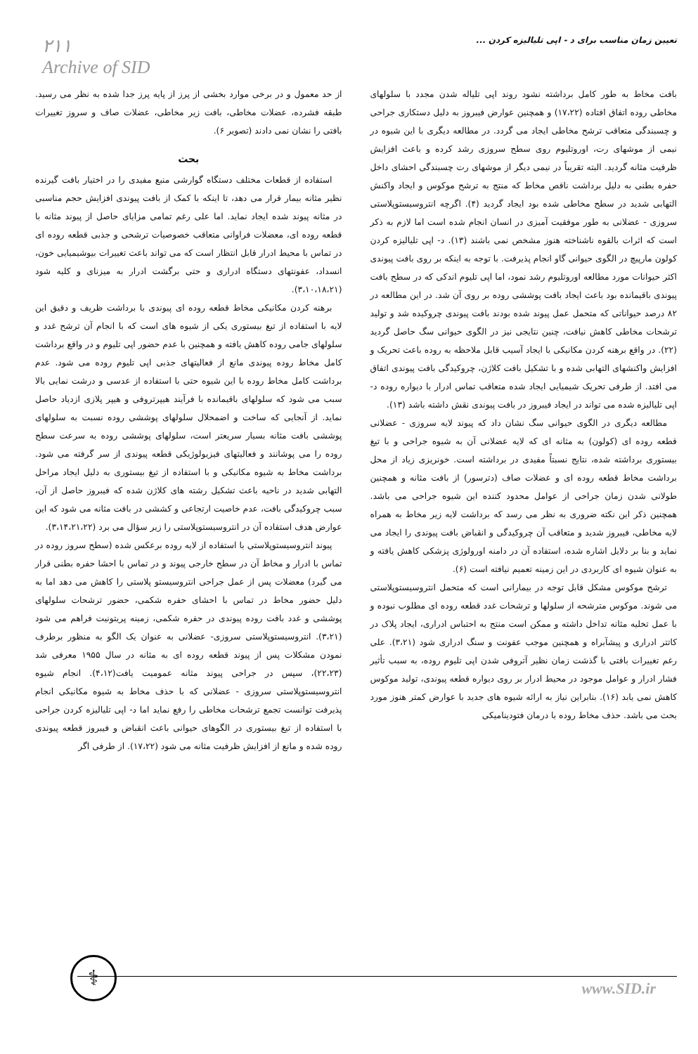۲۱۱
Archive of SID
تعیین زمان مناسب برای د - اپی تلیالیزه کردن ...
از حد معمول و در برخی موارد بخشی از پرز از پایه پرز جدا شده به نظر می رسید. طبقه فشرده، عضلات مخاطی، بافت زیر مخاطی، عضلات صاف و سروز تغییرات بافتی را نشان نمی دادند (تصویر ۶).
بحث
استفاده از قطعات مختلف دستگاه گوارشی منبع مفیدی را در اختیار بافت گیرنده نظیر مثانه بیمار قرار می دهد، تا اینکه با کمک از بافت پیوندی افزایش حجم مناسبی در مثانه پیوند شده ایجاد نماید. اما علی رغم تمامی مزایای حاصل از پیوند مثانه با قطعه روده ای، معضلات فراوانی متعاقب خصوصیات ترشحی و جذبی قطعه روده ای در تماس با محیط ادرار قابل انتظار است که می تواند باعث تغییرات بیوشیمیایی خون، انسداد، عفونتهای دستگاه ادراری و حتی برگشت ادرار به میزنای و کلیه شود (۳،۱۰،۱۸،۲۱).
برهنه کردن مکانیکی مخاط قطعه روده ای پیوندی با برداشت ظریف و دقیق این لایه با استفاده از تیغ بیستوری یکی از شیوه های است که با انجام آن ترشح غدد و سلولهای جامی روده کاهش یافته و همچنین با عدم حضور اپی تلیوم و در واقع برداشت کامل مخاط روده پیوندی مانع از فعالیتهای جذبی اپی تلیوم روده می شود. عدم برداشت کامل مخاط روده با این شیوه حتی با استفاده از عدسی و درشت نمایی بالا سبب می شود که سلولهای باقیمانده با فرآیند هیپرتروفی و هیپر پلازی ازدیاد حاصل نماید. از آنجایی که ساخت و اضمحلال سلولهای پوششی روده نسبت به سلولهای پوششی بافت مثانه بسیار سریعتر است، سلولهای پوششی روده به سرعت سطح روده را می پوشانند و فعالیتهای فیزیولوژیکی قطعه پیوندی از سر گرفته می شود. برداشت مخاط به شیوه مکانیکی و با استفاده از تیغ بیستوری به دلیل ایجاد مراحل التهابی شدید در ناحیه باعث تشکیل رشته های کلاژن شده که فیبروز حاصل از آن، سبب چروکیدگی بافت، عدم خاصیت ارتجاعی و کششی در بافت مثانه می شود که این عوارض هدف استفاده آن در انتروسیستوپلاستی را زیر سؤال می برد (۳،۱۴،۲۱،۲۲).
پیوند انتروسیستوپلاستی با استفاده از لایه روده برعکس شده (سطح سروز روده در تماس با ادرار و مخاط آن در سطح خارجی پیوند و در تماس با احشا حفره بطنی قرار می گیرد) معضلات پس از عمل جراحی انتروسیستو پلاستی را کاهش می دهد اما به دلیل حضور مخاط در تماس با احشای حفره شکمی، حضور ترشحات سلولهای پوششی و غدد بافت روده پیوندی در حفره شکمی، زمینه پریتونیت فراهم می شود (۳،۲۱). انتروسیستوپلاستی سروزی- عضلانی به عنوان یک الگو به منظور برطرف نمودن مشکلات پس از پیوند قطعه روده ای به مثانه در سال ۱۹۵۵ معرفی شد (۲۲،۲۳)، سپس در جراحی پیوند مثانه عمومیت یافت(۴،۱۲). انجام شیوه انتروسیستوپلاستی سروزی - عضلانی که با حذف مخاط به شیوه مکانیکی انجام پذیرفت توانست تجمع ترشحات مخاطی را رفع نماید اما د- اپی تلیالیزه کردن جراحی با استفاده از تیغ بیستوری در الگوهای حیوانی باعث انقباض و فیبروز قطعه پیوندی روده شده و مانع از افزایش ظرفیت مثانه می شود (۱۷،۲۲). از طرفی اگر
بافت مخاط به طور کامل برداشته نشود روند اپی تلیاله شدن مجدد با سلولهای مخاطی روده اتفاق افتاده (۱۷،۲۲) و همچنین عوارض فیبروز به دلیل دستکاری جراحی و چسبندگی متعاقب ترشح مخاطی ایجاد می گردد. در مطالعه دیگری با این شیوه در نیمی از موشهای رت، اوروتلیوم روی سطح سروزی رشد کرده و باعث افزایش ظرفیت مثانه گردید. البته تقریباً در نیمی دیگر از موشهای رت چسبندگی احشای داخل حفره بطنی به دلیل برداشت ناقص مخاط که منتج به ترشح موکوس و ایجاد واکنش التهابی شدید در سطح مخاطی شده بود ایجاد گردید (۴). اگرچه انتروسیستوپلاستی سروزی - عضلانی به طور موفقیت آمیزی در انسان انجام شده است اما لازم به ذکر است که اثرات بالقوه ناشناخته هنوز مشخص نمی باشند (۱۳). د- اپی تلیالیزه کردن کولون مارپیچ در الگوی حیوانی گاو انجام پذیرفت. با توجه به اینکه بر روی بافت پیوندی اکثر حیوانات مورد مطالعه اوروتلیوم رشد نمود، اما اپی تلیوم اندکی که در سطح بافت پیوندی باقیمانده بود باعث ایجاد بافت پوششی روده بر روی آن شد. در این مطالعه در ۸۲ درصد حیواناتی که متحمل عمل پیوند شده بودند بافت پیوندی چروکیده شد و تولید ترشحات مخاطی کاهش نیافت، چنین نتایجی نیز در الگوی حیوانی سگ حاصل گردید (۲۲). در واقع برهنه کردن مکانیکی با ایجاد آسیب قابل ملاحظه به روده باعث تحریک و افزایش واکنشهای التهابی شده و با تشکیل بافت کلاژن، چروکیدگی بافت پیوندی اتفاق می افتد. از طرفی تحریک شیمیایی ایجاد شده متعاقب تماس ادرار با دیواره روده د- اپی تلیالیزه شده می تواند در ایجاد فیبروز در بافت پیوندی نقش داشته باشد (۱۳).
مطالعه دیگری در الگوی حیوانی سگ نشان داد که پیوند لایه سروزی - عضلانی قطعه روده ای (کولون) به مثانه ای که لایه عضلانی آن به شیوه جراحی و با تیغ بیستوری برداشته شده، نتایج نسبتاً مفیدی در برداشته است. خونریزی زیاد از محل برداشت مخاط قطعه روده ای و عضلات صاف (دترسور) از بافت مثانه و همچنین طولانی شدن زمان جراحی از عوامل محدود کننده این شیوه جراحی می باشد. همچنین ذکر این نکته ضروری به نظر می رسد که برداشت لایه زیر مخاط به همراه لایه مخاطی، فیبروز شدید و متعاقب آن چروکیدگی و انقباض بافت پیوندی را ایجاد می نماید و بنا بر دلایل اشاره شده، استفاده آن در دامنه اورولوژی پزشکی کاهش یافته و به عنوان شیوه ای کاربردی در این زمینه تعمیم نیافته است (۶).
ترشح موکوس مشکل قابل توجه در بیمارانی است که متحمل انتروسیستوپلاستی می شوند. موکوس مترشحه از سلولها و ترشحات غدد قطعه روده ای مطلوب نبوده و با عمل تخلیه مثانه تداخل داشته و ممکن است منتج به احتباس ادراری، ایجاد پلاک در کاتتر ادراری و پیشآبراه و همچنین موجب عفونت و سنگ ادراری شود (۳،۲۱). علی رغم تغییرات بافتی با گذشت زمان نظیر آتروفی شدن اپی تلیوم روده، به سبب تأثیر فشار ادرار و عوامل موجود در محیط ادرار بر روی دیواره قطعه پیوندی، تولید موکوس کاهش نمی یابد (۱۶). بنابراین نیاز به ارائه شیوه های جدید با عوارض کمتر هنوز مورد بحث می باشد. حذف مخاط روده با درمان فتودینامیکی
⚕ www.SID.ir